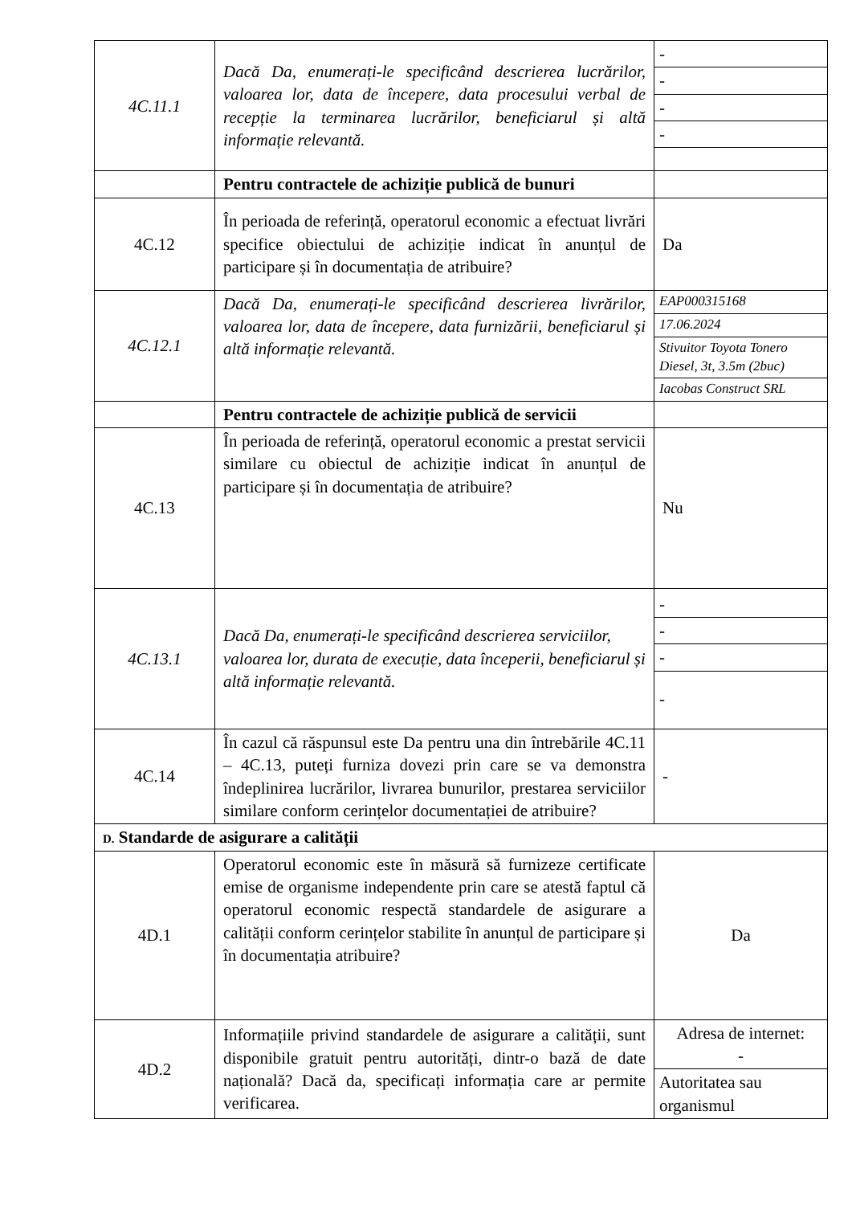| 4C.11.1 | Dacă Da, enumerați-le specificând descrierea lucrărilor, valoarea lor, data de începere, data procesului verbal de recepție la terminarea lucrărilor, beneficiarul și altă informație relevantă. | - - - - |
| | Pentru contractele de achiziție publică de bunuri | |
| 4C.12 | În perioada de referință, operatorul economic a efectuat livrări specifice obiectului de achiziție indicat în anunțul de participare și în documentația de atribuire? | Da |
| 4C.12.1 | Dacă Da, enumerați-le specificând descrierea livrărilor, valoarea lor, data de începere, data furnizării, beneficiarul și altă informație relevantă. | EAP000315168 17.06.2024 Stivuitor Toyota Tonero Diesel, 3t, 3.5m (2buc) Iacobas Construct SRL |
| | Pentru contractele de achiziție publică de servicii | |
| 4C.13 | În perioada de referință, operatorul economic a prestat servicii similare cu obiectul de achiziție indicat în anunțul de participare și în documentația de atribuire? | Nu |
| 4C.13.1 | Dacă Da, enumerați-le specificând descrierea serviciilor, valoarea lor, durata de execuție, data începerii, beneficiarul și altă informație relevantă. | - - - - |
| 4C.14 | În cazul că răspunsul este Da pentru una din întrebările 4C.11 – 4C.13, puteți furniza dovezi prin care se va demonstra îndeplinirea lucrărilor, livrarea bunurilor, prestarea serviciilor similare conform cerințelor documentației de atribuire? | - |
| D. Standarde de asigurare a calității | | |
| 4D.1 | Operatorul economic este în măsură să furnizeze certificate emise de organisme independente prin care se atestă faptul că operatorul economic respectă standardele de asigurare a calității conform cerințelor stabilite în anunțul de participare și în documentația atribuire? | Da |
| 4D.2 | Informațiile privind standardele de asigurare a calității, sunt disponibile gratuit pentru autorități, dintr-o bază de date națională? Dacă da, specificați informația care ar permite verificarea. | Adresa de internet: - Autoritatea sau organismul |